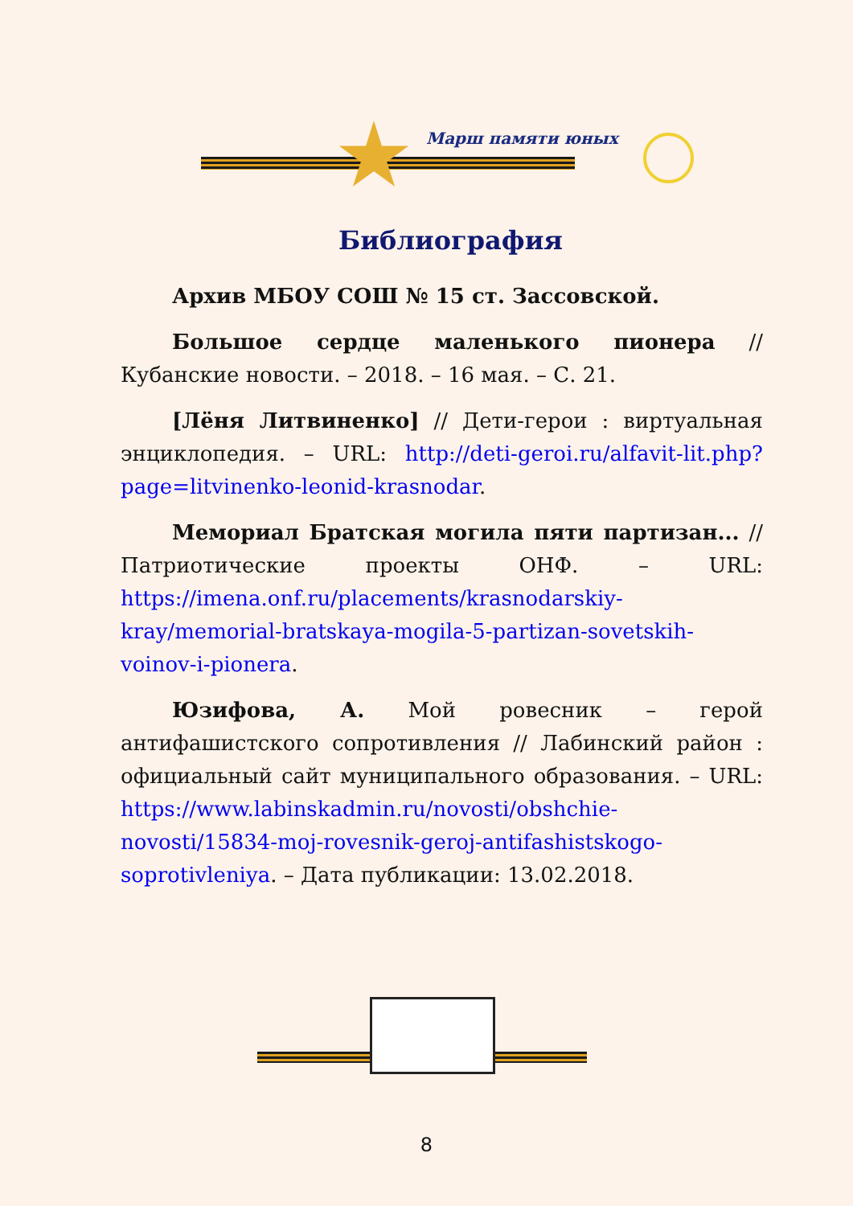Марш памяти юных
Библиография
Архив МБОУ СОШ № 15 ст. Зассовской.
Большое сердце маленького пионера // Кубанские новости. – 2018. – 16 мая. – С. 21.
[Лёня Литвиненко] // Дети-герои : виртуальная энциклопедия. – URL: http://deti-geroi.ru/alfavit-lit.php?page=litvinenko-leonid-krasnodar.
Мемориал Братская могила пяти партизан... // Патриотические проекты ОНФ. – URL: https://imena.onf.ru/placements/krasnodarskiy-kray/memorial-bratskaya-mogila-5-partizan-sovetskih-voinov-i-pionera.
Юзифова, А. Мой ровесник – герой антифашистского сопротивления // Лабинский район : официальный сайт муниципального образования. – URL: https://www.labinskadmin.ru/novosti/obshchie-novosti/15834-moj-rovesnik-geroj-antifashistskogo-soprotivleniya. – Дата публикации: 13.02.2018.
8